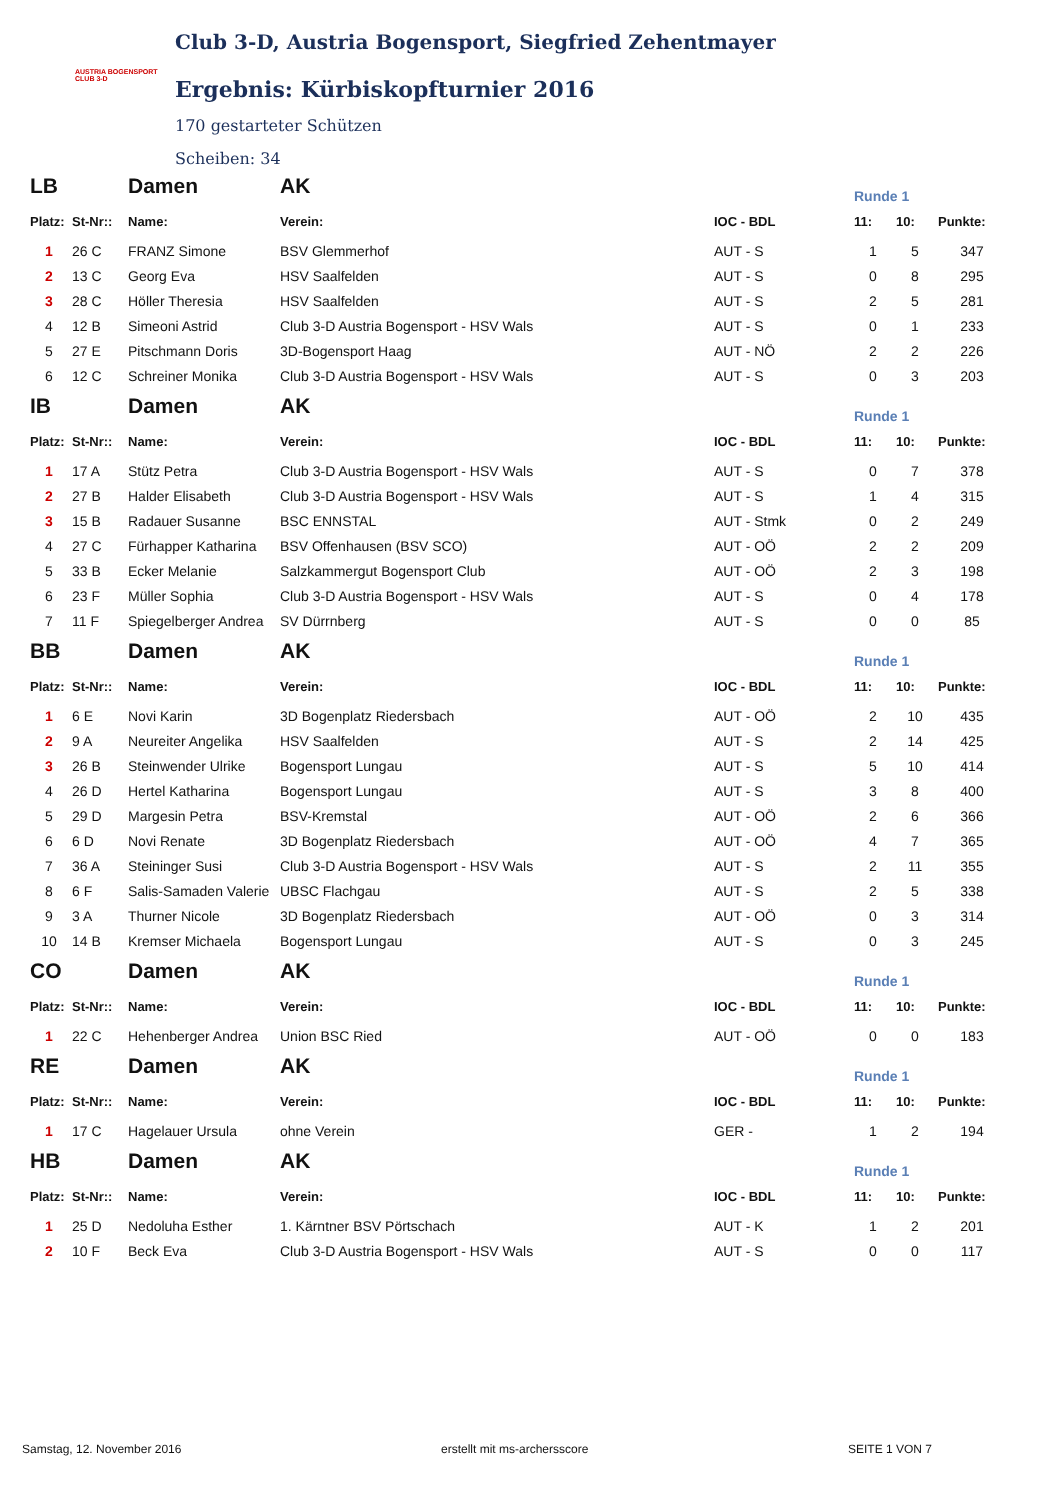AUSTRIA BOGENSPORT
CLUB 3-D
Club 3-D, Austria Bogensport, Siegfried Zehentmayer
Ergebnis: Kürbiskopfturnier 2016
170 gestarteter Schützen
Scheiben: 34
| LB | | Damen | AK | | Runde 1 | | |
| Platz: | St-Nr:: | Name: | Verein: | IOC - BDL | 11: | 10: | Punkte: |
| 1 | 26 C | FRANZ Simone | BSV Glemmerhof | AUT - S | 1 | 5 | 347 |
| 2 | 13 C | Georg Eva | HSV Saalfelden | AUT - S | 0 | 8 | 295 |
| 3 | 28 C | Höller Theresia | HSV Saalfelden | AUT - S | 2 | 5 | 281 |
| 4 | 12 B | Simeoni Astrid | Club 3-D Austria Bogensport - HSV Wals | AUT - S | 0 | 1 | 233 |
| 5 | 27 E | Pitschmann Doris | 3D-Bogensport Haag | AUT - NÖ | 2 | 2 | 226 |
| 6 | 12 C | Schreiner Monika | Club 3-D Austria Bogensport - HSV Wals | AUT - S | 0 | 3 | 203 |
| IB | | Damen | AK | | Runde 1 | | |
| Platz: | St-Nr:: | Name: | Verein: | IOC - BDL | 11: | 10: | Punkte: |
| 1 | 17 A | Stütz Petra | Club 3-D Austria Bogensport - HSV Wals | AUT - S | 0 | 7 | 378 |
| 2 | 27 B | Halder Elisabeth | Club 3-D Austria Bogensport - HSV Wals | AUT - S | 1 | 4 | 315 |
| 3 | 15 B | Radauer Susanne | BSC ENNSTAL | AUT - Stmk | 0 | 2 | 249 |
| 4 | 27 C | Fürhapper Katharina | BSV Offenhausen (BSV SCO) | AUT - OÖ | 2 | 2 | 209 |
| 5 | 33 B | Ecker Melanie | Salzkammergut Bogensport Club | AUT - OÖ | 2 | 3 | 198 |
| 6 | 23 F | Müller Sophia | Club 3-D Austria Bogensport - HSV Wals | AUT - S | 0 | 4 | 178 |
| 7 | 11 F | Spiegelberger Andrea | SV Dürrnberg | AUT - S | 0 | 0 | 85 |
| BB | | Damen | AK | | Runde 1 | | |
| Platz: | St-Nr:: | Name: | Verein: | IOC - BDL | 11: | 10: | Punkte: |
| 1 | 6 E | Novi Karin | 3D Bogenplatz Riedersbach | AUT - OÖ | 2 | 10 | 435 |
| 2 | 9 A | Neureiter Angelika | HSV Saalfelden | AUT - S | 2 | 14 | 425 |
| 3 | 26 B | Steinwender Ulrike | Bogensport Lungau | AUT - S | 5 | 10 | 414 |
| 4 | 26 D | Hertel Katharina | Bogensport Lungau | AUT - S | 3 | 8 | 400 |
| 5 | 29 D | Margesin Petra | BSV-Kremstal | AUT - OÖ | 2 | 6 | 366 |
| 6 | 6 D | Novi Renate | 3D Bogenplatz Riedersbach | AUT - OÖ | 4 | 7 | 365 |
| 7 | 36 A | Steininger Susi | Club 3-D Austria Bogensport - HSV Wals | AUT - S | 2 | 11 | 355 |
| 8 | 6 F | Salis-Samaden Valerie | UBSC Flachgau | AUT - S | 2 | 5 | 338 |
| 9 | 3 A | Thurner Nicole | 3D Bogenplatz Riedersbach | AUT - OÖ | 0 | 3 | 314 |
| 10 | 14 B | Kremser Michaela | Bogensport Lungau | AUT - S | 0 | 3 | 245 |
| CO | | Damen | AK | | Runde 1 | | |
| Platz: | St-Nr:: | Name: | Verein: | IOC - BDL | 11: | 10: | Punkte: |
| 1 | 22 C | Hehenberger Andrea | Union BSC Ried | AUT - OÖ | 0 | 0 | 183 |
| RE | | Damen | AK | | Runde 1 | | |
| Platz: | St-Nr:: | Name: | Verein: | IOC - BDL | 11: | 10: | Punkte: |
| 1 | 17 C | Hagelauer Ursula | ohne Verein | GER - | 1 | 2 | 194 |
| HB | | Damen | AK | | Runde 1 | | |
| Platz: | St-Nr:: | Name: | Verein: | IOC - BDL | 11: | 10: | Punkte: |
| 1 | 25 D | Nedoluha Esther | 1. Kärntner BSV Pörtschach | AUT - K | 1 | 2 | 201 |
| 2 | 10 F | Beck Eva | Club 3-D Austria Bogensport - HSV Wals | AUT - S | 0 | 0 | 117 |
Samstag, 12. November 2016 erstellt mit ms-archersscore SEITE 1 VON 7